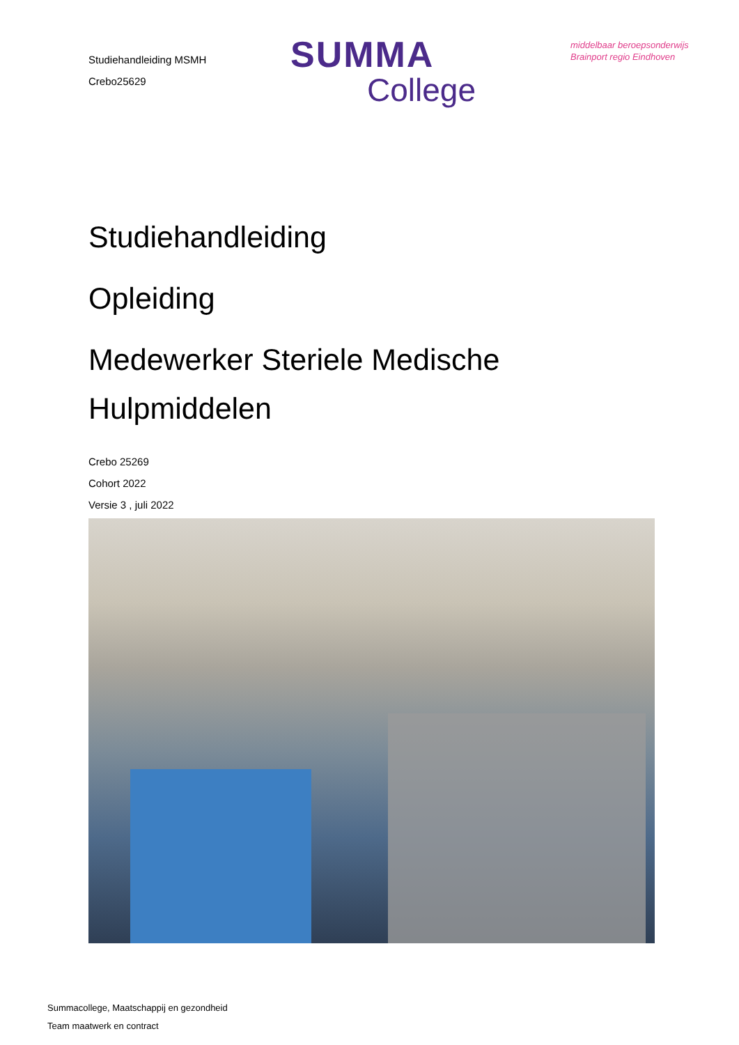Studiehandleiding MSMH
Crebo25629
SUMMA
College
middelbaar beroepsonderwijs
Brainport regio Eindhoven
Studiehandleiding
Opleiding
Medewerker Steriele Medische
Hulpmiddelen
Crebo 25269
Cohort 2022
Versie 3 , juli 2022
Summacollege, Maatschappij en gezondheid
Team maatwerk en contract